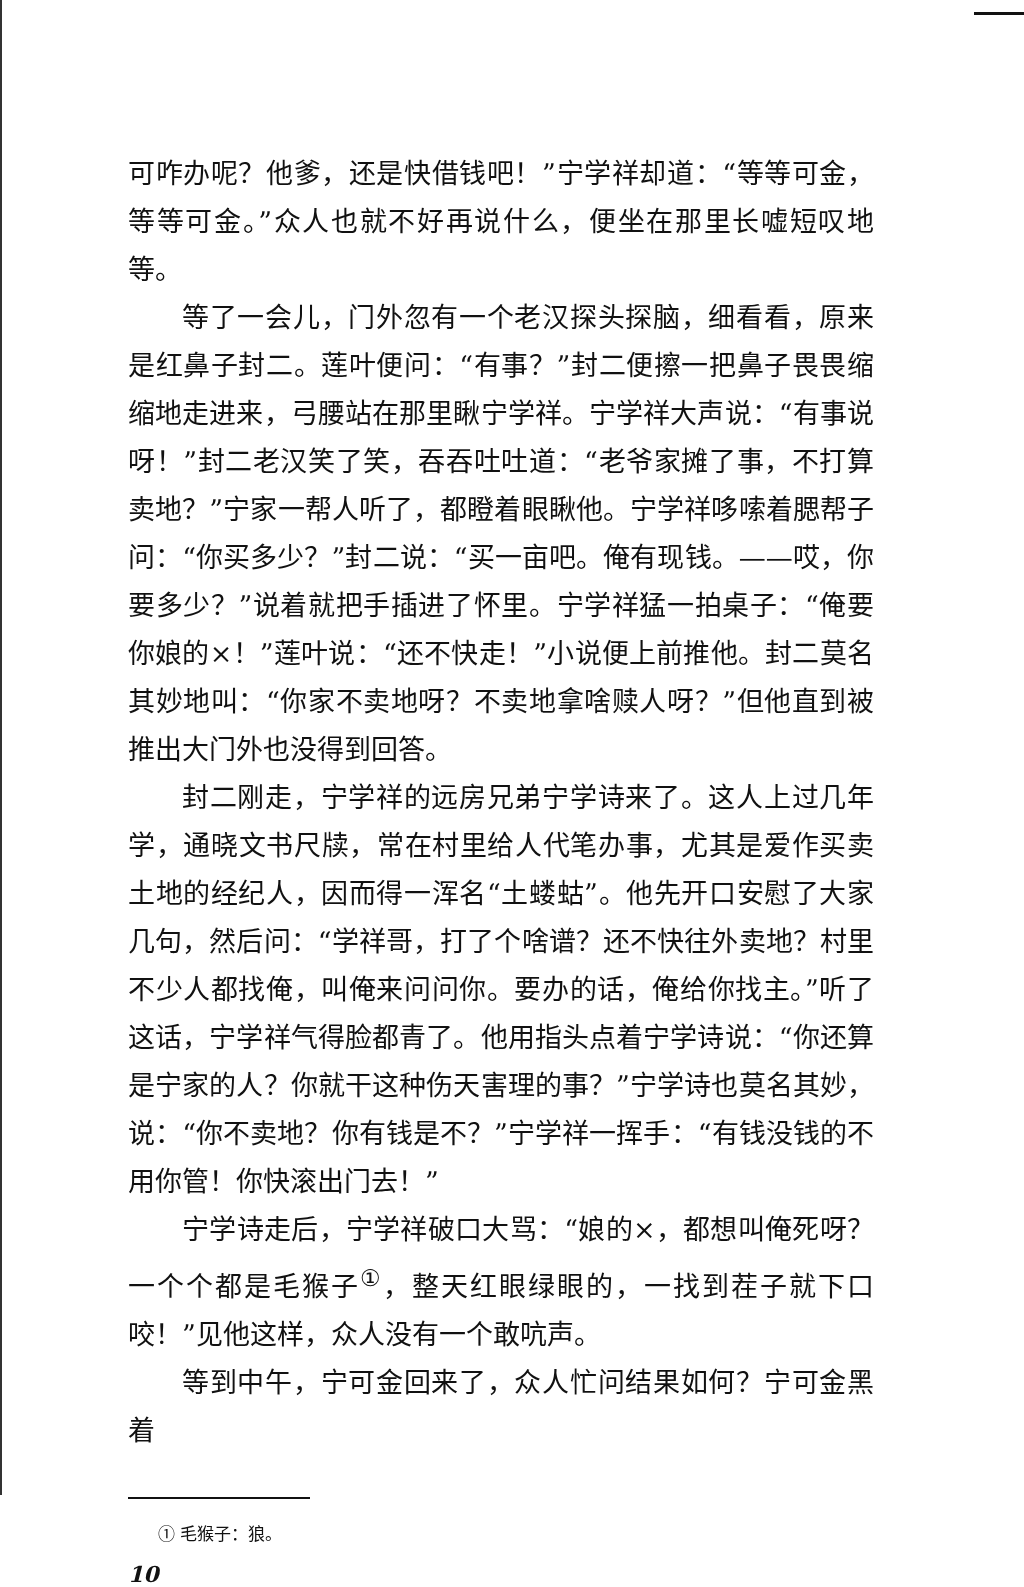可咋办呢？他爹，还是快借钱吧！”宁学祥却道：“等等可金，等等可金。”众人也就不好再说什么，便坐在那里长嘘短叹地等。
等了一会儿，门外忽有一个老汉探头探脑，细看看，原来是红鼻子封二。莲叶便问：“有事？”封二便擦一把鼻子畏畏缩缩地走进来，弓腰站在那里瞅宁学祥。宁学祥大声说：“有事说呀！”封二老汉笑了笑，吞吞吐吐道：“老爷家摊了事，不打算卖地？”宁家一帮人听了，都瞪着眼瞅他。宁学祥哆嗦着腮帮子问：“你买多少？”封二说：“买一亩吧。俺有现钱。——哎，你要多少？”说着就把手插进了怀里。宁学祥猛一拍桌子：“俺要你娘的×！”莲叶说：“还不快走！”小说便上前推他。封二莫名其妙地叫：“你家不卖地呀？不卖地拿啥赎人呀？”但他直到被推出大门外也没得到回答。
封二刚走，宁学祥的远房兄弟宁学诗来了。这人上过几年学，通晓文书尺牍，常在村里给人代笔办事，尤其是爱作买卖土地的经纪人，因而得一浑名“土蝼蛄”。他先开口安慰了大家几句，然后问：“学祥哥，打了个啥谱？还不快往外卖地？村里不少人都找俺，叫俺来问问你。要办的话，俺给你找主。”听了这话，宁学祥气得脸都青了。他用指头点着宁学诗说：“你还算是宁家的人？你就干这种伤天害理的事？”宁学诗也莫名其妙，说：“你不卖地？你有钱是不？”宁学祥一挥手：“有钱没钱的不用你管！你快滚出门去！”
宁学诗走后，宁学祥破口大骂：“娘的×，都想叫俺死呀？一个个都是毛猴子<sup>①</sup>，整天红眼绿眼的，一找到茬子就下口咬！”见他这样，众人没有一个敢吭声。
等到中午，宁可金回来了，众人忙问结果如何？宁可金黑着
① 毛猴子：狼。
10